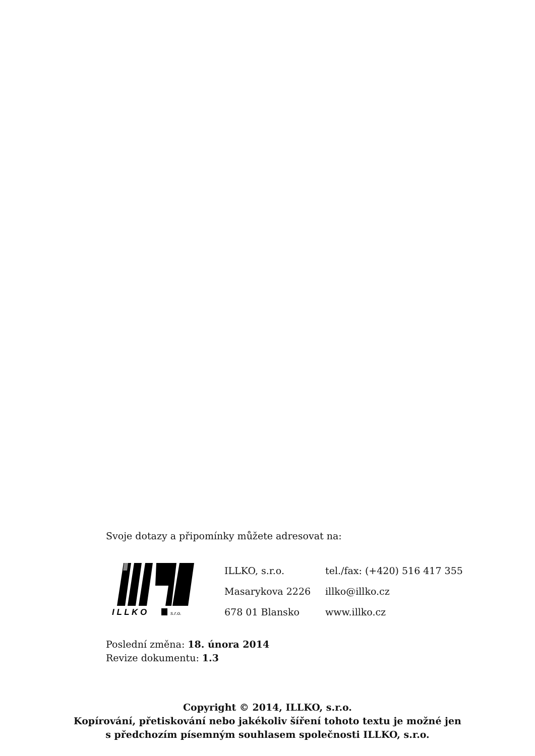Svoje dotazy a připomínky můžete adresovat na:
I L L K O
s.r.o.
ILLKO, s.r.o.
Masarykova 2226
678 01 Blansko
tel./fax: (+420) 516 417 355
illko@illko.cz
www.illko.cz
Poslední změna: 18. února 2014
Revize dokumentu: 1.3
Copyright © 2014, ILLKO, s.r.o.
Kopírování, přetiskování nebo jakékoliv šíření tohoto textu je možné jen
s předchozím písemným souhlasem společnosti ILLKO, s.r.o.